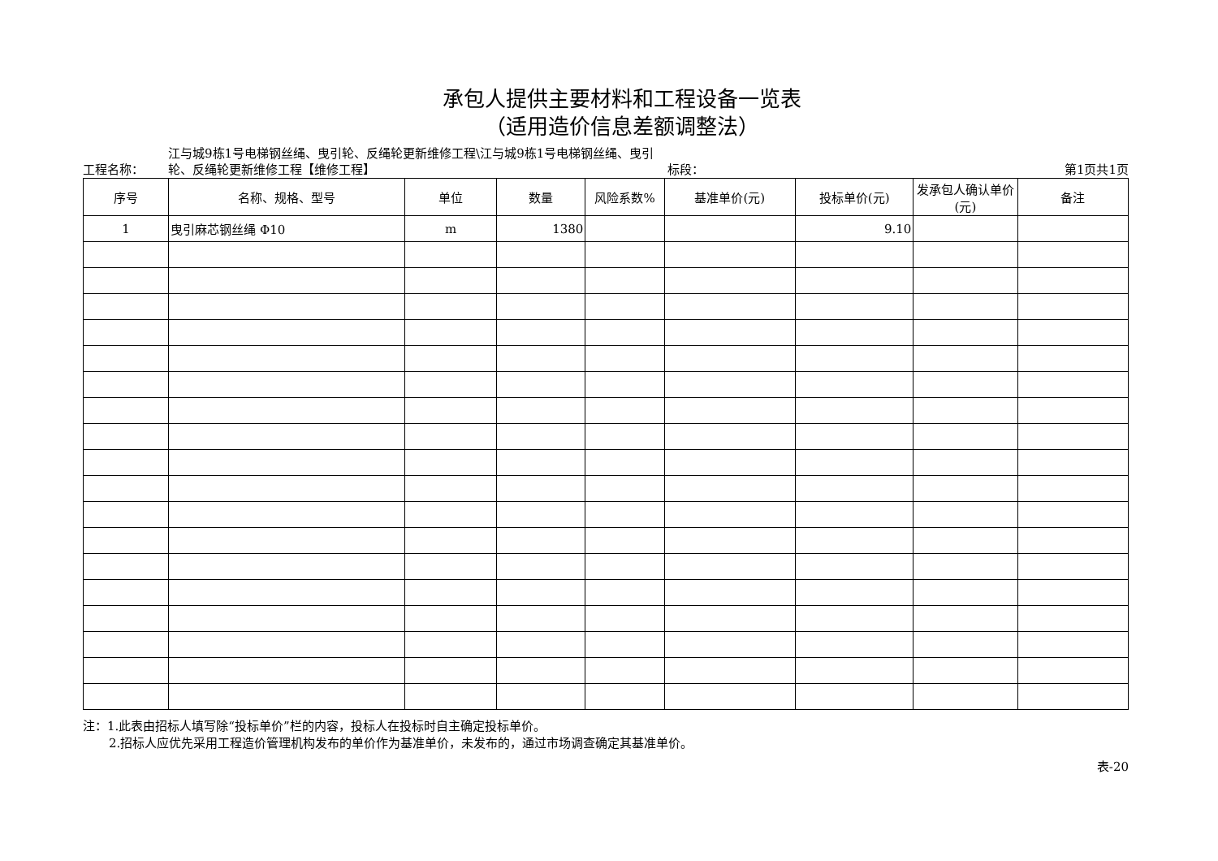承包人提供主要材料和工程设备一览表
（适用造价信息差额调整法）
工程名称：
江与城9栋1号电梯钢丝绳、曳引轮、反绳轮更新维修工程\江与城9栋1号电梯钢丝绳、曳引轮、反绳轮更新维修工程【维修工程】
标段：
第1页共1页
| 序号 | 名称、规格、型号 | 单位 | 数量 | 风险系数% | 基准单价(元) | 投标单价(元) | 发承包人确认单价(元) | 备注 |
| --- | --- | --- | --- | --- | --- | --- | --- | --- |
| 1 | 曳引麻芯钢丝绳 Φ10 | m | 1380 | | | 9.10 | | |
注：1.此表由招标人填写除“投标单价”栏的内容，投标人在投标时自主确定投标单价。
2.招标人应优先采用工程造价管理机构发布的单价作为基准单价，未发布的，通过市场调查确定其基准单价。
表-20